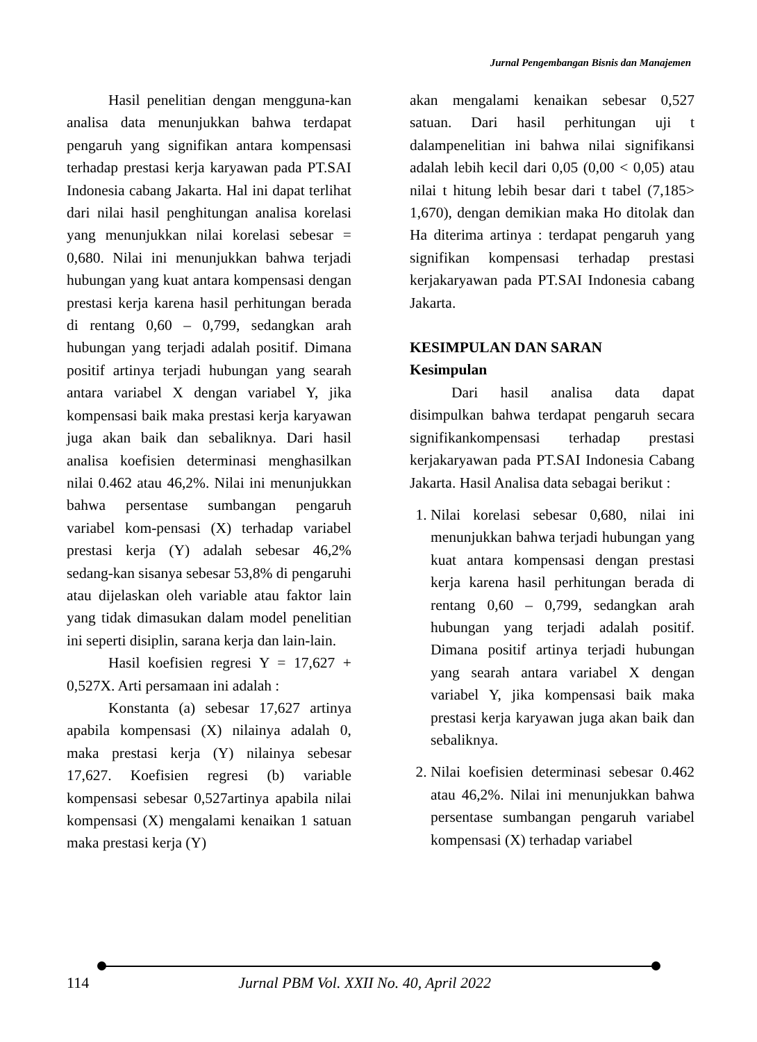Jurnal Pengembangan Bisnis dan Manajemen
Hasil penelitian dengan mengguna-kan analisa data menunjukkan bahwa terdapat pengaruh yang signifikan antara kompensasi terhadap prestasi kerja karyawan pada PT.SAI Indonesia cabang Jakarta. Hal ini dapat terlihat dari nilai hasil penghitungan analisa korelasi yang menunjukkan nilai korelasi sebesar = 0,680. Nilai ini menunjukkan bahwa terjadi hubungan yang kuat antara kompensasi dengan prestasi kerja karena hasil perhitungan berada di rentang 0,60 – 0,799, sedangkan arah hubungan yang terjadi adalah positif. Dimana positif artinya terjadi hubungan yang searah antara variabel X dengan variabel Y, jika kompensasi baik maka prestasi kerja karyawan juga akan baik dan sebaliknya. Dari hasil analisa koefisien determinasi menghasilkan nilai 0.462 atau 46,2%. Nilai ini menunjukkan bahwa persentase sumbangan pengaruh variabel kom-pensasi (X) terhadap variabel prestasi kerja (Y) adalah sebesar 46,2% sedang-kan sisanya sebesar 53,8% di pengaruhi atau dijelaskan oleh variable atau faktor lain yang tidak dimasukan dalam model penelitian ini seperti disiplin, sarana kerja dan lain-lain.
Hasil koefisien regresi Y = 17,627 + 0,527X. Arti persamaan ini adalah :
Konstanta (a) sebesar 17,627 artinya apabila kompensasi (X) nilainya adalah 0, maka prestasi kerja (Y) nilainya sebesar 17,627. Koefisien regresi (b) variable kompensasi sebesar 0,527artinya apabila nilai kompensasi (X) mengalami kenaikan 1 satuan maka prestasi kerja (Y)
akan mengalami kenaikan sebesar 0,527 satuan. Dari hasil perhitungan uji t dalampenelitian ini bahwa nilai signifikansi adalah lebih kecil dari 0,05 (0,00 < 0,05) atau nilai t hitung lebih besar dari t tabel (7,185> 1,670), dengan demikian maka Ho ditolak dan Ha diterima artinya : terdapat pengaruh yang signifikan kompensasi terhadap prestasi kerjakaryawan pada PT.SAI Indonesia cabang Jakarta.
KESIMPULAN DAN SARAN
Kesimpulan
Dari hasil analisa data dapat disimpulkan bahwa terdapat pengaruh secara signifikankompensasi terhadap prestasi kerjakaryawan pada PT.SAI Indonesia Cabang Jakarta. Hasil Analisa data sebagai berikut :
1. Nilai korelasi sebesar 0,680, nilai ini menunjukkan bahwa terjadi hubungan yang kuat antara kompensasi dengan prestasi kerja karena hasil perhitungan berada di rentang 0,60 – 0,799, sedangkan arah hubungan yang terjadi adalah positif. Dimana positif artinya terjadi hubungan yang searah antara variabel X dengan variabel Y, jika kompensasi baik maka prestasi kerja karyawan juga akan baik dan sebaliknya.
2. Nilai koefisien determinasi sebesar 0.462 atau 46,2%. Nilai ini menunjukkan bahwa persentase sumbangan pengaruh variabel kompensasi (X) terhadap variabel
114 Jurnal PBM Vol. XXII No. 40, April 2022